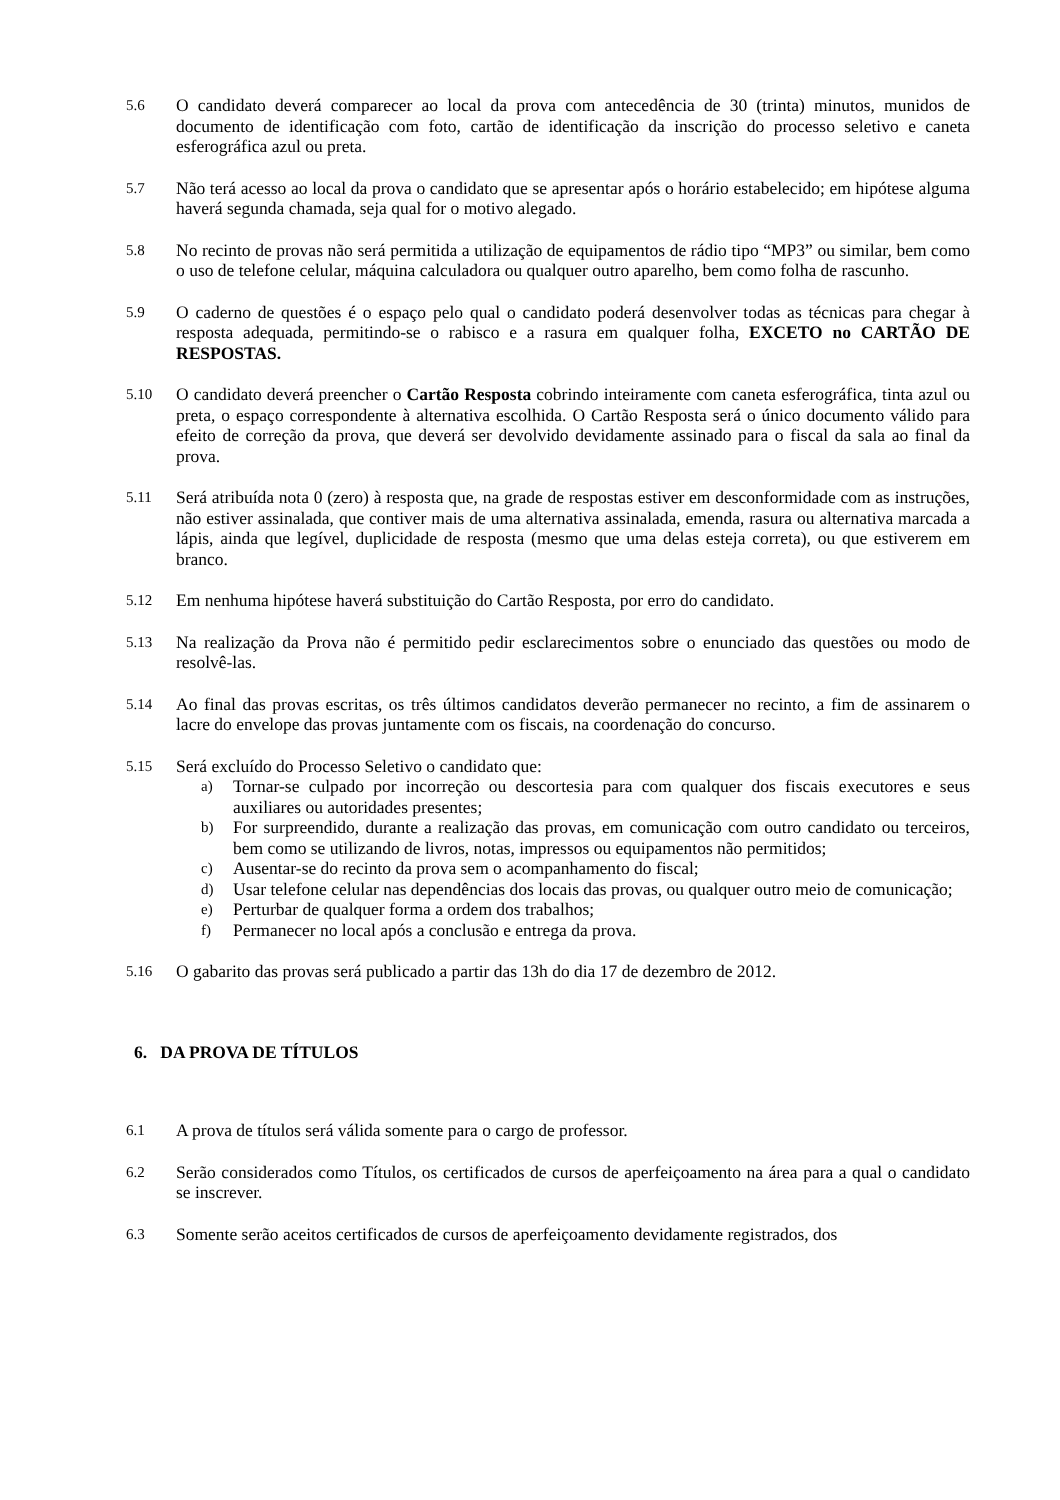5.6
O candidato deverá comparecer ao local da prova com antecedência de 30 (trinta) minutos, munidos de documento de identificação com foto, cartão de identificação da inscrição do processo seletivo e caneta esferográfica azul ou preta.
5.7
Não terá acesso ao local da prova o candidato que se apresentar após o horário estabelecido; em hipótese alguma haverá segunda chamada, seja qual for o motivo alegado.
5.8
No recinto de provas não será permitida a utilização de equipamentos de rádio tipo “MP3” ou similar, bem como o uso de telefone celular, máquina calculadora ou qualquer outro aparelho, bem como folha de rascunho.
5.9
O caderno de questões é o espaço pelo qual o candidato poderá desenvolver todas as técnicas para chegar à resposta adequada, permitindo-se o rabisco e a rasura em qualquer folha, EXCETO no CARTÃO DE RESPOSTAS.
5.10
O candidato deverá preencher o Cartão Resposta cobrindo inteiramente com caneta esferográfica, tinta azul ou preta, o espaço correspondente à alternativa escolhida. O Cartão Resposta será o único documento válido para efeito de correção da prova, que deverá ser devolvido devidamente assinado para o fiscal da sala ao final da prova.
5.11
Será atribuída nota 0 (zero) à resposta que, na grade de respostas estiver em desconformidade com as instruções, não estiver assinalada, que contiver mais de uma alternativa assinalada, emenda, rasura ou alternativa marcada a lápis, ainda que legível, duplicidade de resposta (mesmo que uma delas esteja correta), ou que estiverem em branco.
5.12
Em nenhuma hipótese haverá substituição do Cartão Resposta, por erro do candidato.
5.13
Na realização da Prova não é permitido pedir esclarecimentos sobre o enunciado das questões ou modo de resolvê-las.
5.14
Ao final das provas escritas, os três últimos candidatos deverão permanecer no recinto, a fim de assinarem o lacre do envelope das provas juntamente com os fiscais, na coordenação do concurso.
5.15
Será excluído do Processo Seletivo o candidato que:
a) Tornar-se culpado por incorreção ou descortesia para com qualquer dos fiscais executores e seus auxiliares ou autoridades presentes;
b) For surpreendido, durante a realização das provas, em comunicação com outro candidato ou terceiros, bem como se utilizando de livros, notas, impressos ou equipamentos não permitidos;
c) Ausentar-se do recinto da prova sem o acompanhamento do fiscal;
d) Usar telefone celular nas dependências dos locais das provas, ou qualquer outro meio de comunicação;
e) Perturbar de qualquer forma a ordem dos trabalhos;
f) Permanecer no local após a conclusão e entrega da prova.
5.16
O gabarito das provas será publicado a partir das 13h do dia 17 de dezembro de 2012.
6. DA PROVA DE TÍTULOS
6.1
A prova de títulos será válida somente para o cargo de professor.
6.2
Serão considerados como Títulos, os certificados de cursos de aperfeiçoamento na área para a qual o candidato se inscrever.
6.3
Somente serão aceitos certificados de cursos de aperfeiçoamento devidamente registrados, dos